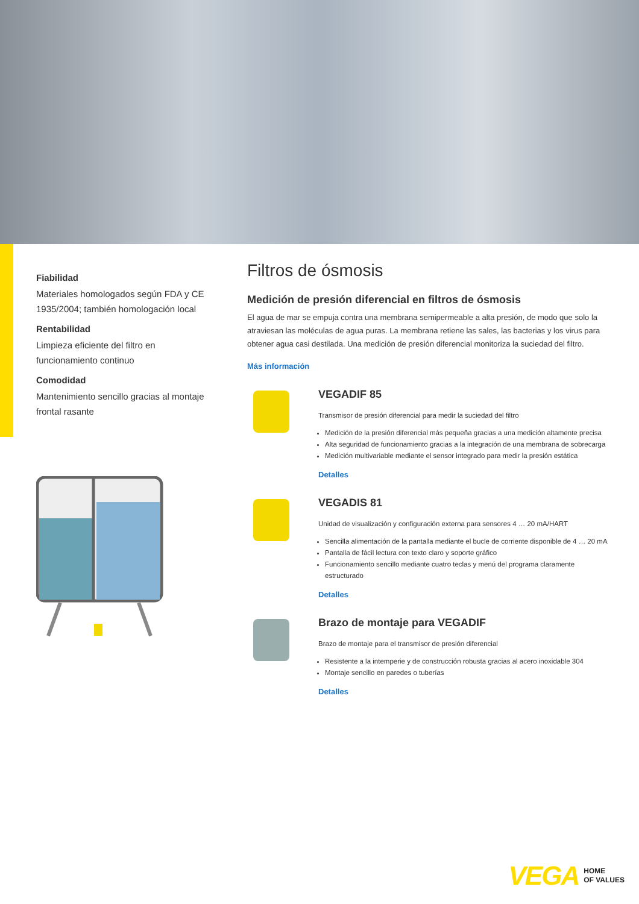Fiabilidad
Materiales homologados según FDA y CE 1935/2004; también homologación local
Rentabilidad
Limpieza eficiente del filtro en funcionamiento continuo
Comodidad
Mantenimiento sencillo gracias al montaje frontal rasante
Filtros de ósmosis
Medición de presión diferencial en filtros de ósmosis
El agua de mar se empuja contra una membrana semipermeable a alta presión, de modo que solo la atraviesan las moléculas de agua puras. La membrana retiene las sales, las bacterias y los virus para obtener agua casi destilada. Una medición de presión diferencial monitoriza la suciedad del filtro.
Más información
VEGADIF 85
Transmisor de presión diferencial para medir la suciedad del filtro
Medición de la presión diferencial más pequeña gracias a una medición altamente precisa
Alta seguridad de funcionamiento gracias a la integración de una membrana de sobrecarga
Medición multivariable mediante el sensor integrado para medir la presión estática
Detalles
VEGADIS 81
Unidad de visualización y configuración externa para sensores 4 … 20 mA/HART
Sencilla alimentación de la pantalla mediante el bucle de corriente disponible de 4 … 20 mA
Pantalla de fácil lectura con texto claro y soporte gráfico
Funcionamiento sencillo mediante cuatro teclas y menú del programa claramente estructurado
Detalles
Brazo de montaje para VEGADIF
Brazo de montaje para el transmisor de presión diferencial
Resistente a la intemperie y de construcción robusta gracias al acero inoxidable 304
Montaje sencillo en paredes o tuberías
Detalles
VEGA HOME
OF VALUES